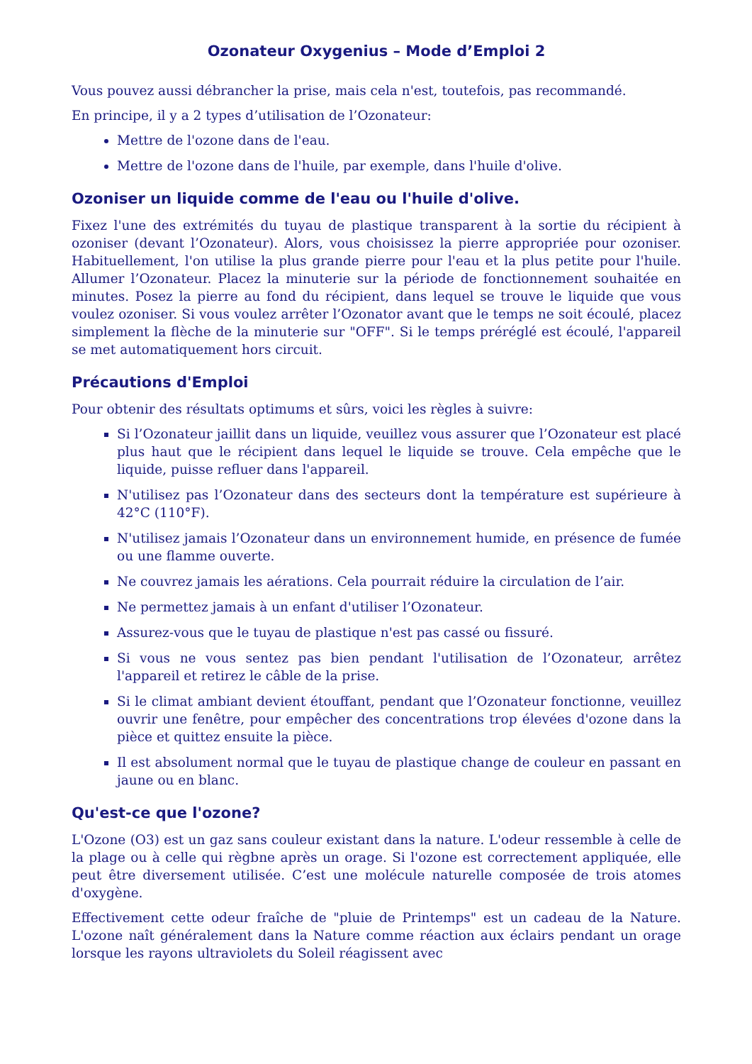Ozonateur Oxygenius – Mode d’Emploi 2
Vous pouvez aussi débrancher la prise, mais cela n'est, toutefois, pas recommandé.
En principe, il y a 2 types d’utilisation de l’Ozonateur:
Mettre de l'ozone dans de l'eau.
Mettre de l'ozone dans de l'huile, par exemple, dans l'huile d'olive.
Ozoniser un liquide comme de l'eau ou l'huile d'olive.
Fixez l'une des extrémités du tuyau de plastique transparent à la sortie du récipient à ozoniser (devant l’Ozonateur). Alors, vous choisissez la pierre appropriée pour ozoniser. Habituellement, l'on utilise la plus grande pierre pour l'eau et la plus petite pour l'huile. Allumer l’Ozonateur. Placez la minuterie sur la période de fonctionnement souhaitée en minutes. Posez la pierre au fond du récipient, dans lequel se trouve le liquide que vous voulez ozoniser. Si vous voulez arrêter l’Ozonator avant que le temps ne soit écoulé, placez simplement la flèche de la minuterie sur "OFF". Si le temps préréglé est écoulé, l'appareil se met automatiquement hors circuit.
Précautions d'Emploi
Pour obtenir des résultats optimums et sûrs, voici les règles à suivre:
Si l’Ozonateur jaillit dans un liquide, veuillez vous assurer que l’Ozonateur est placé plus haut que le récipient dans lequel le liquide se trouve. Cela empêche que le liquide, puisse refluer dans l'appareil.
N'utilisez pas l’Ozonateur dans des secteurs dont la température est supérieure à 42°C (110°F).
N'utilisez jamais l’Ozonateur dans un environnement humide, en présence de fumée ou une flamme ouverte.
Ne couvrez jamais les aérations. Cela pourrait réduire la circulation de l’air.
Ne permettez jamais à un enfant d'utiliser l’Ozonateur.
Assurez-vous que le tuyau de plastique n'est pas cassé ou fissuré.
Si vous ne vous sentez pas bien pendant l'utilisation de l’Ozonateur, arrêtez l'appareil et retirez le câble de la prise.
Si le climat ambiant devient étouffant, pendant que l’Ozonateur fonctionne, veuillez ouvrir une fenêtre, pour empêcher des concentrations trop élevées d'ozone dans la pièce et quittez ensuite la pièce.
Il est absolument normal que le tuyau de plastique change de couleur en passant en jaune ou en blanc.
Qu'est-ce que l'ozone?
L'Ozone (O3) est un gaz sans couleur existant dans la nature. L'odeur ressemble à celle de la plage ou à celle qui règbne après un orage. Si l'ozone est correctement appliquée, elle peut être diversement utilisée. C’est une molécule naturelle composée de trois atomes d'oxygène.
Effectivement cette odeur fraîche de "pluie de Printemps" est un cadeau de la Nature. L'ozone naît généralement dans la Nature comme réaction aux éclairs pendant un orage lorsque les rayons ultraviolets du Soleil réagissent avec